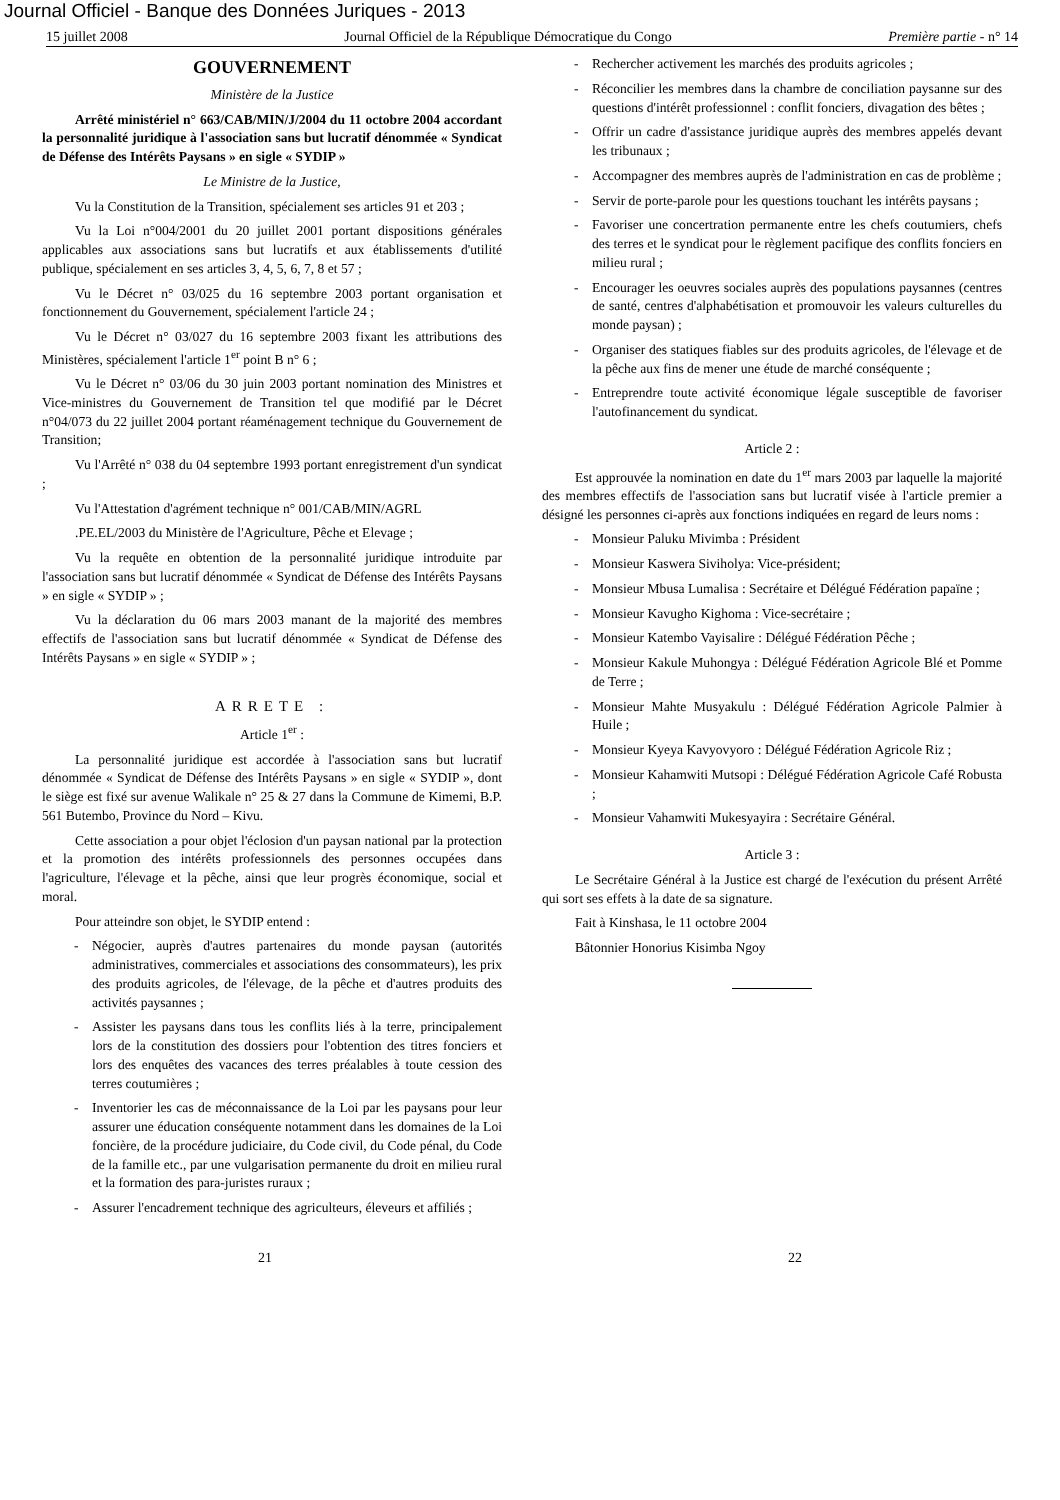Journal Officiel - Banque des Données Juriques - 2013
15 juillet 2008 Journal Officiel de la République Démocratique du Congo Première partie - n° 14
GOUVERNEMENT
Ministère de la Justice
Arrêté ministériel n° 663/CAB/MIN/J/2004 du 11 octobre 2004 accordant la personnalité juridique à l'association sans but lucratif dénommée « Syndicat de Défense des Intérêts Paysans » en sigle « SYDIP »
Le Ministre de la Justice,
Vu la Constitution de la Transition, spécialement ses articles 91 et 203 ;
Vu la Loi n°004/2001 du 20 juillet 2001 portant dispositions générales applicables aux associations sans but lucratifs et aux établissements d'utilité publique, spécialement en ses articles 3, 4, 5, 6, 7, 8 et 57 ;
Vu le Décret n° 03/025 du 16 septembre 2003 portant organisation et fonctionnement du Gouvernement, spécialement l'article 24 ;
Vu le Décret n° 03/027 du 16 septembre 2003 fixant les attributions des Ministères, spécialement l'article 1<sup>er</sup> point B n° 6 ;
Vu le Décret n° 03/06 du 30 juin 2003 portant nomination des Ministres et Vice-ministres du Gouvernement de Transition tel que modifié par le Décret n°04/073 du 22 juillet 2004 portant réaménagement technique du Gouvernement de Transition;
Vu l'Arrêté n° 038 du 04 septembre 1993 portant enregistrement d'un syndicat ;
Vu l'Attestation d'agrément technique n° 001/CAB/MIN/AGRL
.PE.EL/2003 du Ministère de l'Agriculture, Pêche et Elevage ;
Vu la requête en obtention de la personnalité juridique introduite par l'association sans but lucratif dénommée « Syndicat de Défense des Intérêts Paysans » en sigle « SYDIP » ;
Vu la déclaration du 06 mars 2003 manant de la majorité des membres effectifs de l'association sans but lucratif dénommée « Syndicat de Défense des Intérêts Paysans » en sigle « SYDIP » ;
ARRETE :
Article 1<sup>er</sup> :
La personnalité juridique est accordée à l'association sans but lucratif dénommée « Syndicat de Défense des Intérêts Paysans » en sigle « SYDIP », dont le siège est fixé sur avenue Walikale n° 25 & 27 dans la Commune de Kimemi, B.P. 561 Butembo, Province du Nord – Kivu.
Cette association a pour objet l'éclosion d'un paysan national par la protection et la promotion des intérêts professionnels des personnes occupées dans l'agriculture, l'élevage et la pêche, ainsi que leur progrès économique, social et moral.
Pour atteindre son objet, le SYDIP entend :
- Négocier, auprès d'autres partenaires du monde paysan (autorités administratives, commerciales et associations des consommateurs), les prix des produits agricoles, de l'élevage, de la pêche et d'autres produits des activités paysannes ;
- Assister les paysans dans tous les conflits liés à la terre, principalement lors de la constitution des dossiers pour l'obtention des titres fonciers et lors des enquêtes des vacances des terres préalables à toute cession des terres coutumières ;
- Inventorier les cas de méconnaissance de la Loi par les paysans pour leur assurer une éducation conséquente notamment dans les domaines de la Loi foncière, de la procédure judiciaire, du Code civil, du Code pénal, du Code de la famille etc., par une vulgarisation permanente du droit en milieu rural et la formation des para-juristes ruraux ;
- Assurer l'encadrement technique des agriculteurs, éleveurs et affiliés ;
- Rechercher activement les marchés des produits agricoles ;
- Réconcilier les membres dans la chambre de conciliation paysanne sur des questions d'intérêt professionnel : conflit fonciers, divagation des bêtes ;
- Offrir un cadre d'assistance juridique auprès des membres appelés devant les tribunaux ;
- Accompagner des membres auprès de l'administration en cas de problème ;
- Servir de porte-parole pour les questions touchant les intérêts paysans ;
- Favoriser une concertration permanente entre les chefs coutumiers, chefs des terres et le syndicat pour le règlement pacifique des conflits fonciers en milieu rural ;
- Encourager les oeuvres sociales auprès des populations paysannes (centres de santé, centres d'alphabétisation et promouvoir les valeurs culturelles du monde paysan) ;
- Organiser des statiques fiables sur des produits agricoles, de l'élevage et de la pêche aux fins de mener une étude de marché conséquente ;
- Entreprendre toute activité économique légale susceptible de favoriser l'autofinancement du syndicat.
Article 2 :
Est approuvée la nomination en date du 1<sup>er</sup> mars 2003 par laquelle la majorité des membres effectifs de l'association sans but lucratif visée à l'article premier a désigné les personnes ci-après aux fonctions indiquées en regard de leurs noms :
- Monsieur Paluku Mivimba : Président
- Monsieur Kaswera Siviholya: Vice-président;
- Monsieur Mbusa Lumalisa : Secrétaire et Délégué Fédération papaïne ;
- Monsieur Kavugho Kighoma : Vice-secrétaire ;
- Monsieur Katembo Vayisalire : Délégué Fédération Pêche ;
- Monsieur Kakule Muhongya : Délégué Fédération Agricole Blé et Pomme de Terre ;
- Monsieur Mahte Musyakulu : Délégué Fédération Agricole Palmier à Huile ;
- Monsieur Kyeya Kavyovyoro : Délégué Fédération Agricole Riz ;
- Monsieur Kahamwiti Mutsopi : Délégué Fédération Agricole Café Robusta ;
- Monsieur Vahamwiti Mukesyayira : Secrétaire Général.
Article 3 :
Le Secrétaire Général à la Justice est chargé de l'exécution du présent Arrêté qui sort ses effets à la date de sa signature.
Fait à Kinshasa, le 11 octobre 2004
Bâtonnier Honorius Kisimba Ngoy
21 22